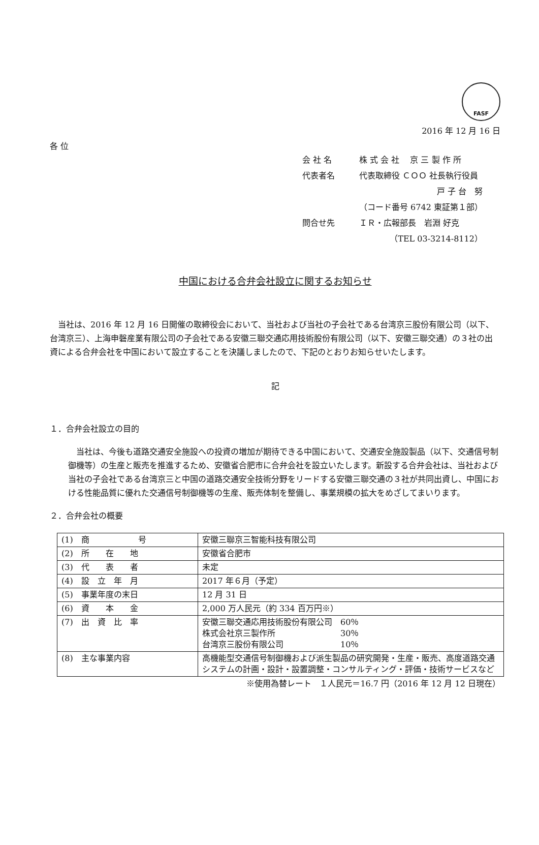FASF
2016 年 12 月 16 日
各 位
| 会 社 名 | 株 式 会 社 京 三 製 作 所 |
| 代表者名 | 代表取締役 ＣＯＯ 社長執行役員 |
| | 戸 子 台 努 |
| | （コード番号 6742 東証第１部） |
| 問合せ先 | ＩＲ・広報部長 岩淵 好克 |
| | （TEL 03-3214-8112） |
中国における合弁会社設立に関するお知らせ
　当社は、2016 年 12 月 16 日開催の取締役会において、当社および当社の子会社である台湾京三股份有限公司（以下、台湾京三）、上海申磬産業有限公司の子会社である安徽三聯交通応用技術股份有限公司（以下、安徽三聯交通）の３社の出資による合弁会社を中国において設立することを決議しましたので、下記のとおりお知らせいたします。
記
１．合弁会社設立の目的
　当社は、今後も道路交通安全施設への投資の増加が期待できる中国において、交通安全施設製品（以下、交通信号制御機等）の生産と販売を推進するため、安徽省合肥市に合弁会社を設立いたします。新設する合弁会社は、当社および当社の子会社である台湾京三と中国の道路交通安全技術分野をリードする安徽三聯交通の３社が共同出資し、中国における性能品質に優れた交通信号制御機等の生産、販売体制を整備し、事業規模の拡大をめざしてまいります。
２．合弁会社の概要
| (1) 商 号 | 安徽三聯京三智能科技有限公司 |
| (2) 所 在 地 | 安徽省合肥市 |
| (3) 代 表 者 | 未定 |
| (4) 設 立 年 月 | 2017 年６月（予定） |
| (5) 事業年度の末日 | 12 月 31 日 |
| (6) 資 本 金 | 2,000 万人民元（約 334 百万円※） |
| (7) 出 資 比 率 | 安徽三聯交通応用技術股份有限公司 60％ 株式会社京三製作所 30％ 台湾京三股份有限公司 10％ |
| (8) 主な事業内容 | 高機能型交通信号制御機および派生製品の研究開発・生産・販売、高度道路交通システムの計画・設計・設置調整・コンサルティング・評価・技術サービスなど |
※使用為替レート　１人民元＝16.7 円（2016 年 12 月 12 日現在）